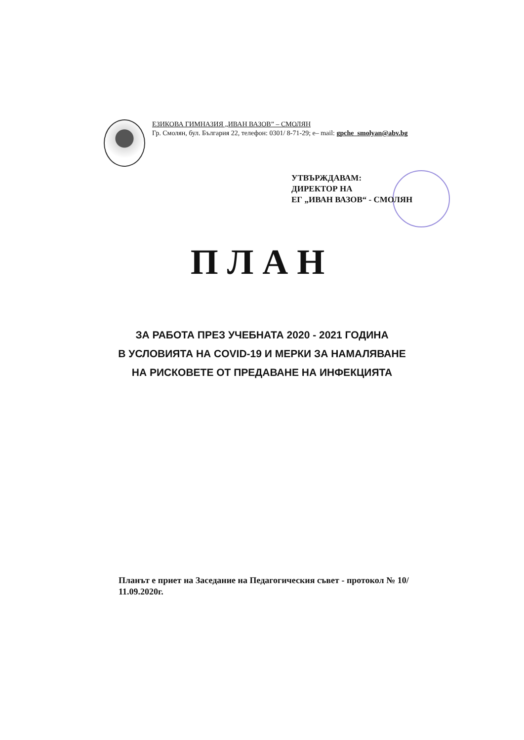ЕЗИКОВА ГИМНАЗИЯ „ИВАН ВАЗОВ” – СМОЛЯН
Гр. Смолян, бул. България 22, телефон: 0301/ 8-71-29; e– mail: gpche_smolyan@abv.bg
УТВЪРЖДАВАМ:
ДИРЕКТОР НА
ЕГ „ИВАН ВАЗОВ“ - СМОЛЯН
ПЛАН
ЗА РАБОТА ПРЕЗ УЧЕБНАТА 2020 - 2021 ГОДИНА
В УСЛОВИЯТА НА COVID-19 И МЕРКИ ЗА НАМАЛЯВАНЕ
НА РИСКОВЕТЕ ОТ ПРЕДАВАНЕ НА ИНФЕКЦИЯТА
Планът е приет на Заседание на Педагогическия съвет - протокол № 10/ 11.09.2020г.